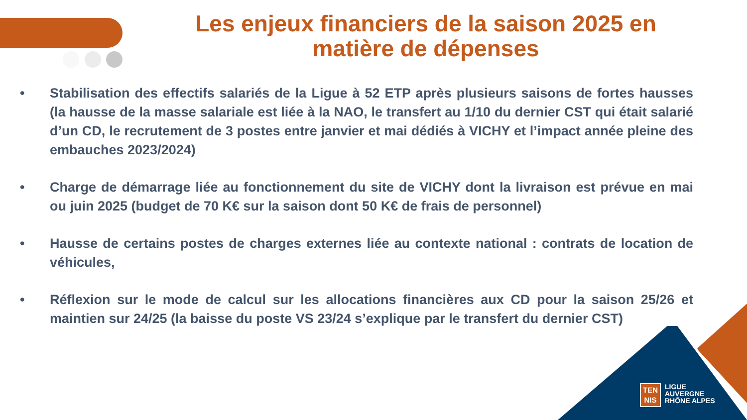Les enjeux financiers de la saison 2025 en matière de dépenses
• Stabilisation des effectifs salariés de la Ligue à 52 ETP après plusieurs saisons de fortes hausses (la hausse de la masse salariale est liée à la NAO, le transfert au 1/10 du dernier CST qui était salarié d’un CD, le recrutement de 3 postes entre janvier et mai dédiés à VICHY et l’impact année pleine des embauches 2023/2024)
• Charge de démarrage liée au fonctionnement du site de VICHY dont la livraison est prévue en mai ou juin 2025 (budget de 70 K€ sur la saison dont 50 K€ de frais de personnel)
• Hausse de certains postes de charges externes liée au contexte national : contrats de location de véhicules,
• Réflexion sur le mode de calcul sur les allocations financières aux CD pour la saison 25/26 et maintien sur 24/25 (la baisse du poste VS 23/24 s’explique par le transfert du dernier CST)
TEN
NIS
LIGUE
AUVERGNE
RHÔNE ALPES